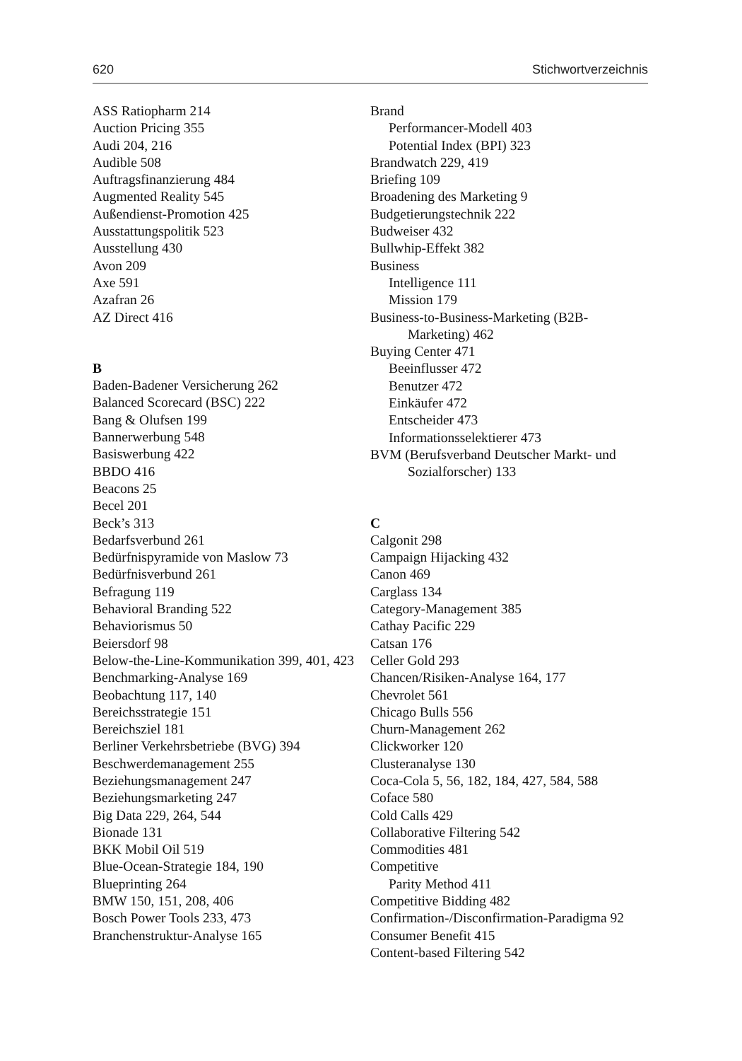620 Stichwortverzeichnis
ASS Ratiopharm 214
Auction Pricing 355
Audi 204, 216
Audible 508
Auftragsfinanzierung 484
Augmented Reality 545
Außendienst-Promotion 425
Ausstattungspolitik 523
Ausstellung 430
Avon 209
Axe 591
Azafran 26
AZ Direct 416
B
Baden-Badener Versicherung 262
Balanced Scorecard (BSC) 222
Bang & Olufsen 199
Bannerwerbung 548
Basiswerbung 422
BBDO 416
Beacons 25
Becel 201
Beck’s 313
Bedarfsverbund 261
Bedürfnispyramide von Maslow 73
Bedürfnisverbund 261
Befragung 119
Behavioral Branding 522
Behaviorismus 50
Beiersdorf 98
Below-the-Line-Kommunikation 399, 401, 423
Benchmarking-Analyse 169
Beobachtung 117, 140
Bereichsstrategie 151
Bereichsziel 181
Berliner Verkehrsbetriebe (BVG) 394
Beschwerdemanagement 255
Beziehungsmanagement 247
Beziehungsmarketing 247
Big Data 229, 264, 544
Bionade 131
BKK Mobil Oil 519
Blue-Ocean-Strategie 184, 190
Blueprinting 264
BMW 150, 151, 208, 406
Bosch Power Tools 233, 473
Branchenstruktur-Analyse 165
Brand
Performancer-Modell 403
Potential Index (BPI) 323
Brandwatch 229, 419
Briefing 109
Broadening des Marketing 9
Budgetierungstechnik 222
Budweiser 432
Bullwhip-Effekt 382
Business
Intelligence 111
Mission 179
Business-to-Business-Marketing (B2B-Marketing) 462
Buying Center 471
Beeinflusser 472
Benutzer 472
Einkäufer 472
Entscheider 473
Informationsselektierer 473
BVM (Berufsverband Deutscher Markt- und Sozialforscher) 133
C
Calgonit 298
Campaign Hijacking 432
Canon 469
Carglass 134
Category-Management 385
Cathay Pacific 229
Catsan 176
Celler Gold 293
Chancen/Risiken-Analyse 164, 177
Chevrolet 561
Chicago Bulls 556
Churn-Management 262
Clickworker 120
Clusteranalyse 130
Coca-Cola 5, 56, 182, 184, 427, 584, 588
Coface 580
Cold Calls 429
Collaborative Filtering 542
Commodities 481
Competitive
Parity Method 411
Competitive Bidding 482
Confirmation-/Disconfirmation-Paradigma 92
Consumer Benefit 415
Content-based Filtering 542